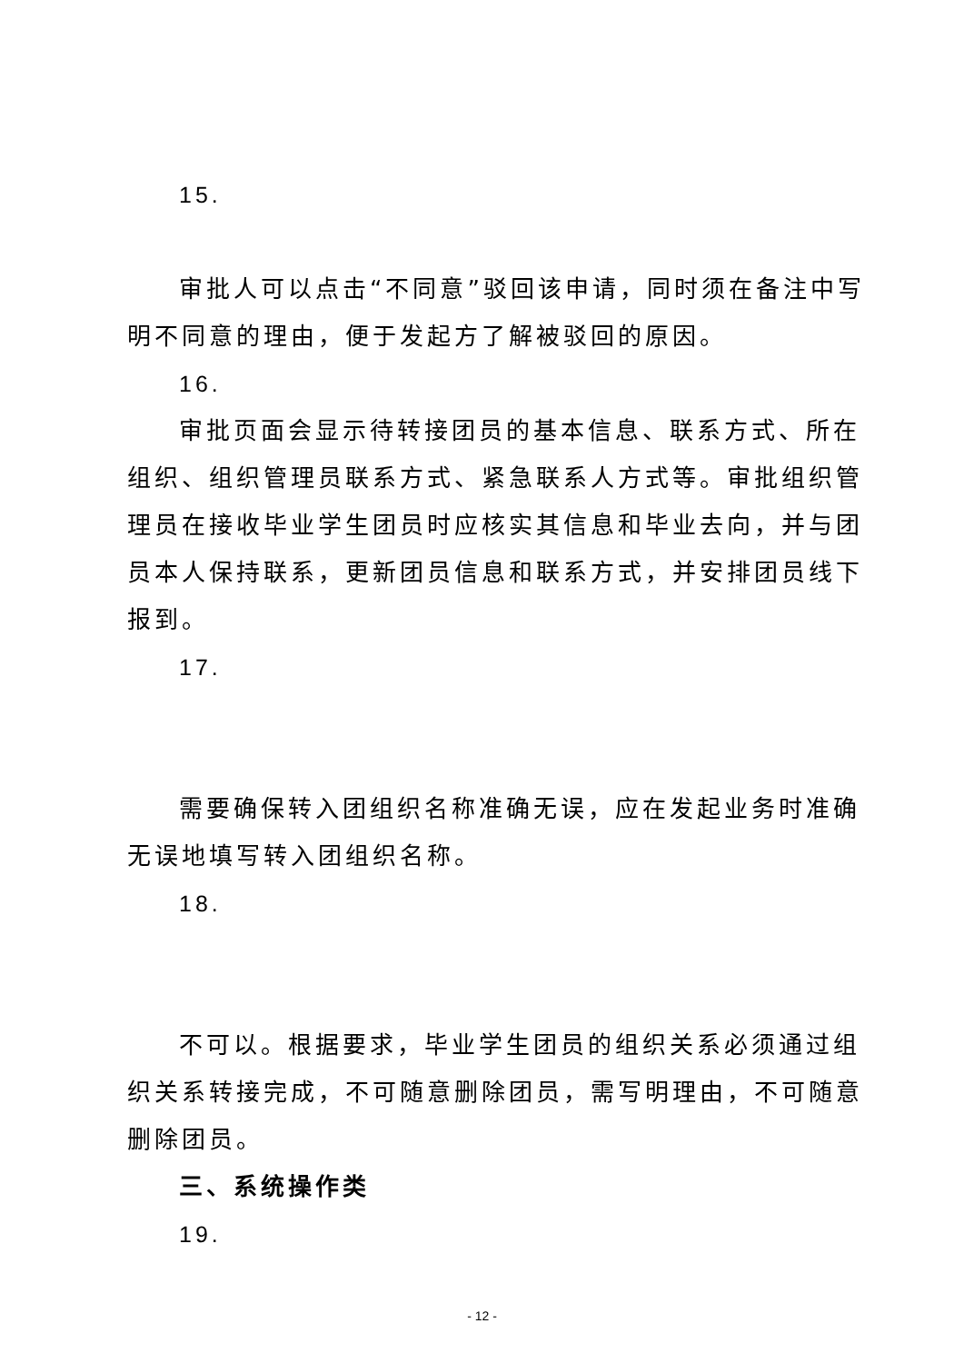15.
审批人可以点击“不同意”驳回该申请，同时须在备注中写明不同意的理由，便于发起方了解被驳回的原因。
16.
审批页面会显示待转接团员的基本信息、联系方式、所在组织、组织管理员联系方式、紧急联系人方式等。审批组织管理员在接收毕业学生团员时应核实其信息和毕业去向，并与团员本人保持联系，更新团员信息和联系方式，并安排团员线下报到。
17.
需要确保转入团组织名称准确无误，应在发起业务时准确无误地填写转入团组织名称。
18.
不可以。根据要求，毕业学生团员的组织关系必须通过组织关系转接完成，不可随意删除团员，需写明理由，不可随意删除团员。
三、系统操作类
19.
- 12 -